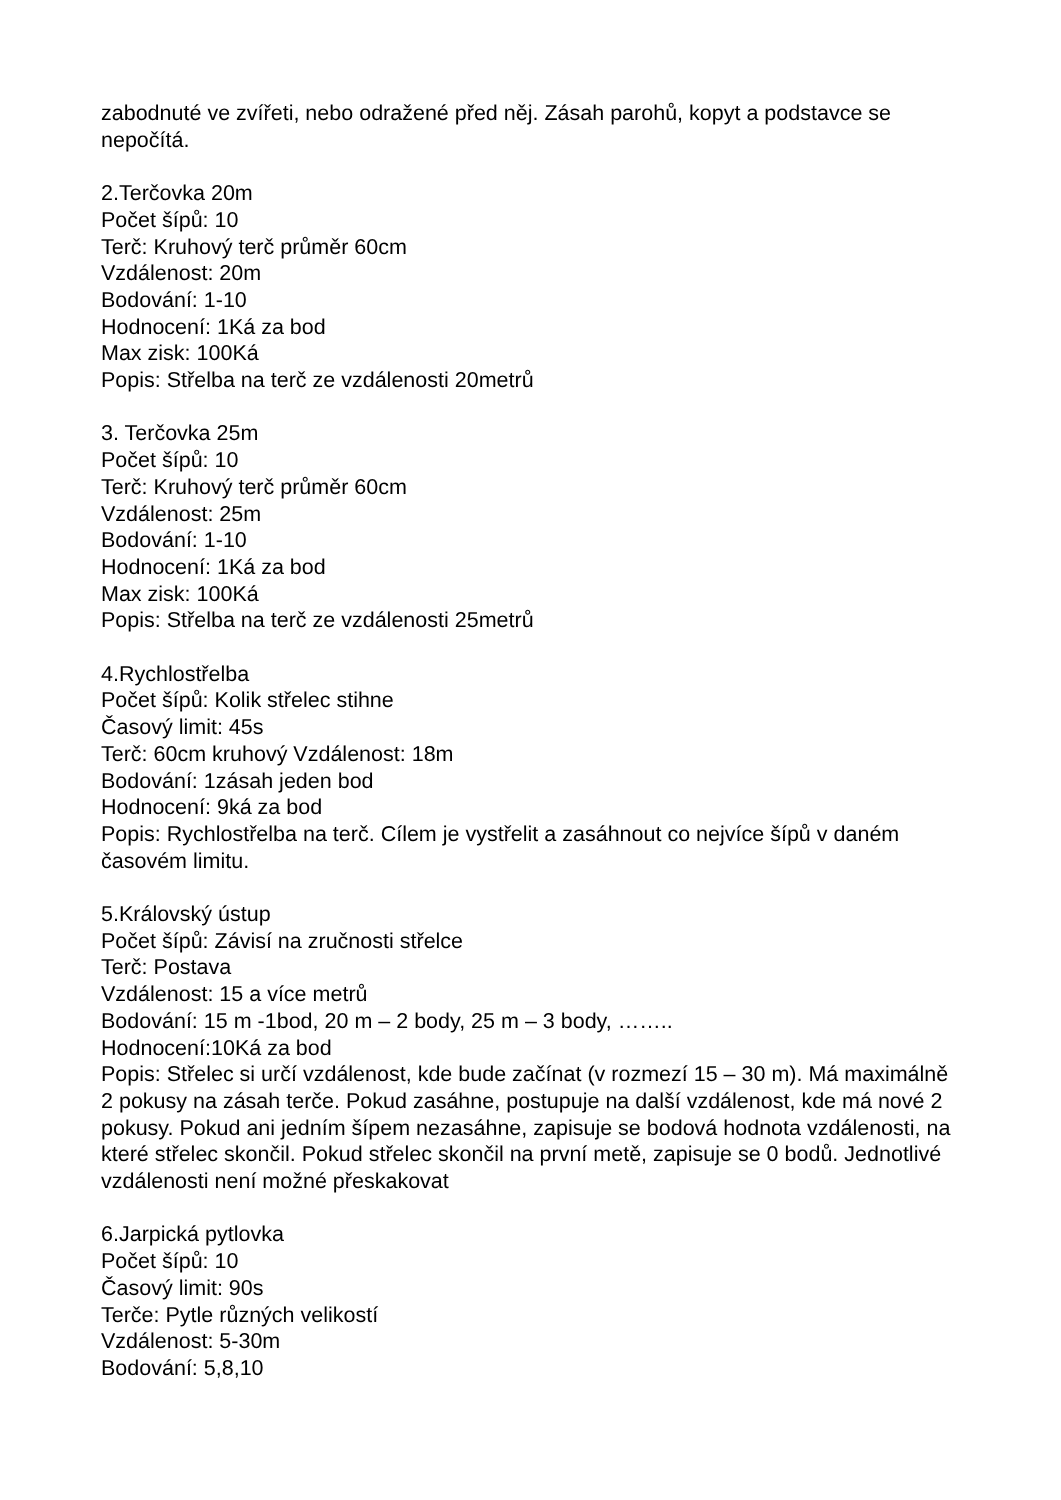zabodnuté ve zvířeti, nebo odražené před něj. Zásah parohů, kopyt a podstavce se nepočítá.
2.Terčovka 20m
Počet šípů: 10
Terč: Kruhový terč průměr 60cm
Vzdálenost: 20m
Bodování: 1-10
Hodnocení: 1Ká za bod
Max zisk: 100Ká
Popis: Střelba na terč ze vzdálenosti 20metrů
3. Terčovka 25m
Počet šípů: 10
Terč: Kruhový terč průměr 60cm
Vzdálenost: 25m
Bodování: 1-10
Hodnocení: 1Ká za bod
Max zisk: 100Ká
Popis: Střelba na terč ze vzdálenosti 25metrů
4.Rychlostřelba
Počet šípů: Kolik střelec stihne
Časový limit: 45s
Terč: 60cm kruhový Vzdálenost: 18m
Bodování: 1zásah jeden bod
Hodnocení: 9ká za bod
Popis: Rychlostřelba na terč. Cílem je vystřelit a zasáhnout co nejvíce šípů v daném časovém limitu.
5.Královský ústup
Počet šípů: Závisí na zručnosti střelce
Terč: Postava
Vzdálenost: 15 a více metrů
Bodování: 15 m -1bod, 20 m – 2 body, 25 m – 3 body, ……..
Hodnocení:10Ká za bod
Popis: Střelec si určí vzdálenost, kde bude začínat (v rozmezí 15 – 30 m). Má maximálně 2 pokusy na zásah terče. Pokud zasáhne, postupuje na další vzdálenost, kde má nové 2 pokusy. Pokud ani jedním šípem nezasáhne, zapisuje se bodová hodnota vzdálenosti, na které střelec skončil. Pokud střelec skončil na první metě, zapisuje se 0 bodů. Jednotlivé vzdálenosti není možné přeskakovat
6.Jarpická pytlovka
Počet šípů: 10
Časový limit: 90s
Terče: Pytle různých velikostí
Vzdálenost: 5-30m
Bodování: 5,8,10